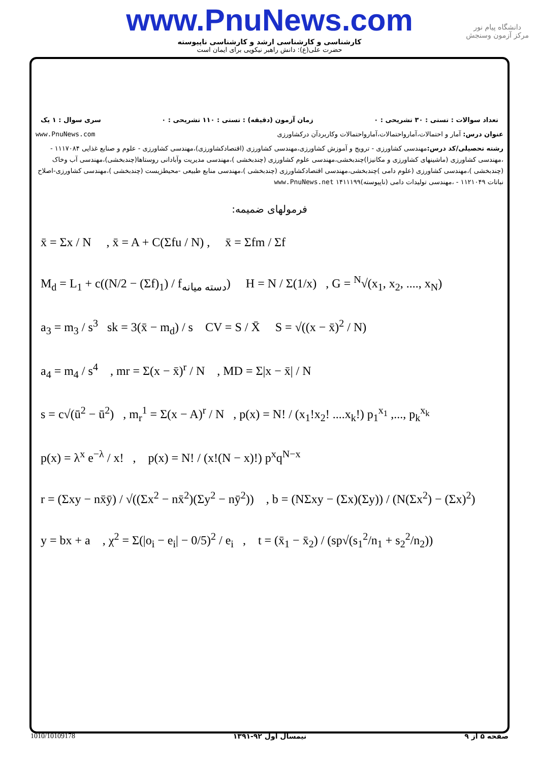www.PnuNews.com
کارشناسی و کارشناسی ارشد و کارشناسی ناپیوسته
حضرت علی(ع): دانش راهبر نیکویی برای ایمان است
دانشگاه پیام نور
مرکز آزمون وسنجش
تعداد سوالات : تستی : ۳۰ تشریحی : ۰ زمان آزمون (دقیقه) : تستی : ۱۱۰ تشریحی : ۰ سری سوال : ۱ یک
عنوان درس: آمار و احتمالات،آمارواحتمالات،آمارواحتمالات وکاربردآن درکشاورزی www.PnuNews.com
رشته تحصیلی/کد درس: مهندسی کشاورزی - ترویج و آموزش کشاورزی،مهندسی کشاورزی (اقتصادکشاورزی)،مهندسی کشاورزی - علوم و صنایع غذایی ۱۱۱۷۰۸۴ - ،مهندسی کشاورزی (ماشینهای کشاورزی و مکانیزا)چندبخشی،مهندسی علوم کشاورزی (چندبخشی )،مهندسی مدیریت وآبادانی روستاها(چندبخشی)،مهندسی آب وخاک (چندبخشی )،مهندسی کشاورزی (علوم دامی )چندبخشی،مهندسی اقتصادکشاورزی (چندبخشی )،مهندسی منابع طبیعی -محیطزیست (چندبخشی )،مهندسی کشاورزی-اصلاح نباتات ۱۱۲۱۰۴۹ - ،مهندسی تولیدات دامی (ناپیوسته)۱۴۱۱۱۹۹ www.PnuNews.net
فرمولهای ضمیمه:
x̄ = Σx / N , x̄ = A + C(Σfu / N) , x̄ = Σfm / Σf
M<sub>d</sub> = L<sub>1</sub> + c((N/2 − (Σf)<sub>1</sub>) / f<sub>دسته میانه</sub>) H = N / Σ(1/x) , G = <sup>N</sup>√(x<sub>1</sub>, x<sub>2</sub>, ...., x<sub>N</sub>)
a<sub>3</sub> = m<sub>3</sub> / s<sup>3</sup> sk = 3(x̄ − m<sub>d</sub>) / s CV = S / X̄ S = √((x − x̄)<sup>2</sup> / N)
a<sub>4</sub> = m<sub>4</sub> / s<sup>4</sup> , mr = Σ(x − x̄)<sup>r</sup> / N , MD = Σ|x − x̄| / N
s = c√(ū<sup>2</sup> − ū<sup>2</sup>) , m<sub>r</sub><sup>1</sup> = Σ(x − A)<sup>r</sup> / N , p(x) = N! / (x<sub>1</sub>!x<sub>2</sub>! ....x<sub>k</sub>!) p<sub>1</sub><sup>x<sub>1</sub></sup> ,..., p<sub>k</sub><sup>x<sub>k</sub></sup>
p(x) = λ<sup>x</sup> e<sup>−λ</sup> / x! , p(x) = N! / (x!(N − x)!) p<sup>x</sup>q<sup>N−x</sup>
r = (Σxy − nx̄ȳ) / √((Σx<sup>2</sup> − nx̄<sup>2</sup>)(Σy<sup>2</sup> − nȳ<sup>2</sup>)) , b = (NΣxy − (Σx)(Σy)) / (N(Σx<sup>2</sup>) − (Σx)<sup>2</sup>)
y = bx + a , χ<sup>2</sup> = Σ(|o<sub>i</sub> − e<sub>i</sub>| − 0/5)<sup>2</sup> / e<sub>i</sub> , t = (x̄<sub>1</sub> − x̄<sub>2</sub>) / (sp√(s<sub>1</sub><sup>2</sup>/n<sub>1</sub> + s<sub>2</sub><sup>2</sup>/n<sub>2</sub>))
1010/10109178 نیمسال اول ۹۲-۱۳۹۱ صفحه ۵ از ۹